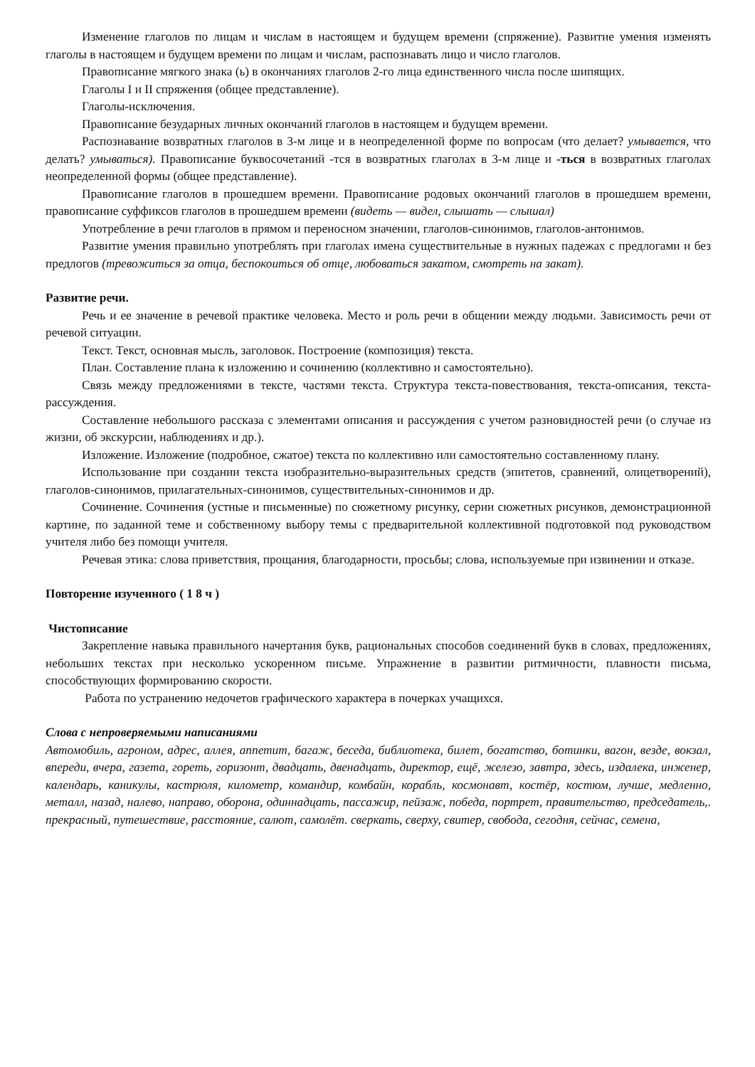Изменение глаголов по лицам и числам в настоящем и будущем времени (спряжение). Развитие умения изменять глаголы в настоящем и будущем времени по лицам и числам, распознавать лицо и число глаголов.
Правописание мягкого знака (ь) в окончаниях глаголов 2-го лица единственного числа после шипящих.
Глаголы I и II спряжения (общее представление).
Глаголы-исключения.
Правописание безударных личных окончаний глаголов в настоящем и будущем времени.
Распознавание возвратных глаголов в 3-м лице и в неопределенной форме по вопросам (что делает? умывается, что делать? умываться). Правописание буквосочетаний -тся в возвратных глаголах в 3-м лице и -ться в возвратных глаголах неопределенной формы (общее представление).
Правописание глаголов в прошедшем времени. Правописание родовых окончаний глаголов в прошедшем времени, правописание суффиксов глаголов в прошедшем времени (видеть — видел, слышать — слышал)
Употребление в речи глаголов в прямом и переносном значении, глаголов-синонимов, глаголов-антонимов.
Развитие умения правильно употреблять при глаголах имена существительные в нужных падежах с предлогами и без предлогов (тревожиться за отца, беспокоиться об отце, любоваться закатом, смотреть на закат).
Развитие речи.
Речь и ее значение в речевой практике человека. Место и роль речи в общении между людьми. Зависимость речи от речевой ситуации.
Текст. Текст, основная мысль, заголовок. Построение (композиция) текста.
План. Составление плана к изложению и сочинению (коллективно и самостоятельно).
Связь между предложениями в тексте, частями текста. Структура текста-повествования, текста-описания, текста-рассуждения.
Составление небольшого рассказа с элементами описания и рассуждения с учетом разновидностей речи (о случае из жизни, об экскурсии, наблюдениях и др.).
Изложение. Изложение (подробное, сжатое) текста по коллективно или самостоятельно составленному плану.
Использование при создании текста изобразительно-выразительных средств (эпитетов, сравнений, олицетворений), глаголов-синонимов, прилагательных-синонимов, существительных-синонимов и др.
Сочинение. Сочинения (устные и письменные) по сюжетному рисунку, серии сюжетных рисунков, демонстрационной картине, по заданной теме и собственному выбору темы с предварительной коллективной подготовкой под руководством учителя либо без помощи учителя.
Речевая этика: слова приветствия, прощания, благодарности, просьбы; слова, используемые при извинении и отказе.
Повторение изученного ( 1 8 ч )
Чистописание
Закрепление навыка правильного начертания букв, рациональных способов соединений букв в словах, предложениях, небольших текстах при несколько ускоренном письме. Упражнение в развитии ритмичности, плавности письма, способствующих формированию скорости.
Работа по устранению недочетов графического характера в почерках учащихся.
Слова с непроверяемыми написаниями
Автомобиль, агроном, адрес, аллея, аппетит, багаж, беседа, библиотека, билет, богатство, ботинки, вагон, везде, вокзал, впереди, вчера, газета, гореть, горизонт, двадцать, двенадцать, директор, ещё, железо, завтра, здесь, издалека, инженер, календарь, каникулы, кастрюля, километр, командир, комбайн, корабль, космонавт, костёр, костюм, лучше, медленно, металл, назад, налево, направо, оборона, одиннадцать, пассажир, пейзаж, победа, портрет, правительство, председатель,. прекрасный, путешествие, расстояние, салют, самолёт. сверкать, сверху, свитер, свобода, сегодня, сейчас, семена,